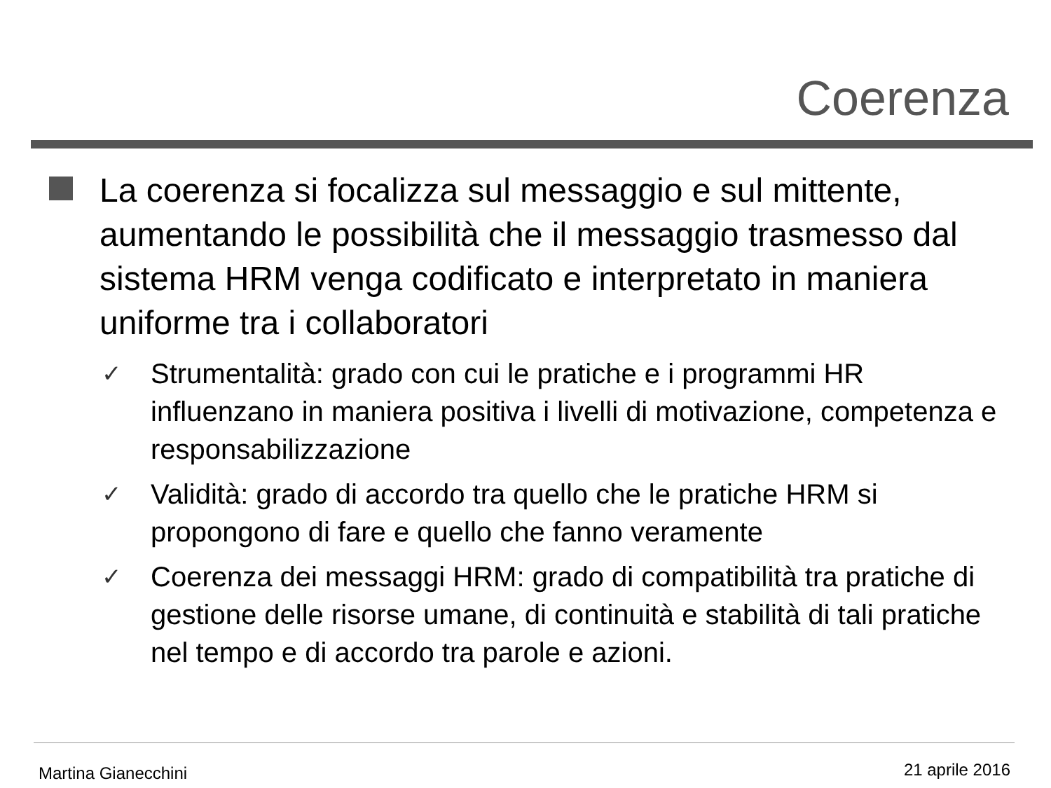Coerenza
La coerenza si focalizza sul messaggio e sul mittente, aumentando le possibilità che il messaggio trasmesso dal sistema HRM venga codificato e interpretato in maniera uniforme tra i collaboratori
✓ Strumentalità: grado con cui le pratiche e i programmi HR influenzano in maniera positiva i livelli di motivazione, competenza e responsabilizzazione
✓ Validità: grado di accordo tra quello che le pratiche HRM si propongono di fare e quello che fanno veramente
✓ Coerenza dei messaggi HRM: grado di compatibilità tra pratiche di gestione delle risorse umane, di continuità e stabilità di tali pratiche nel tempo e di accordo tra parole e azioni.
Martina Gianecchini 21 aprile 2016